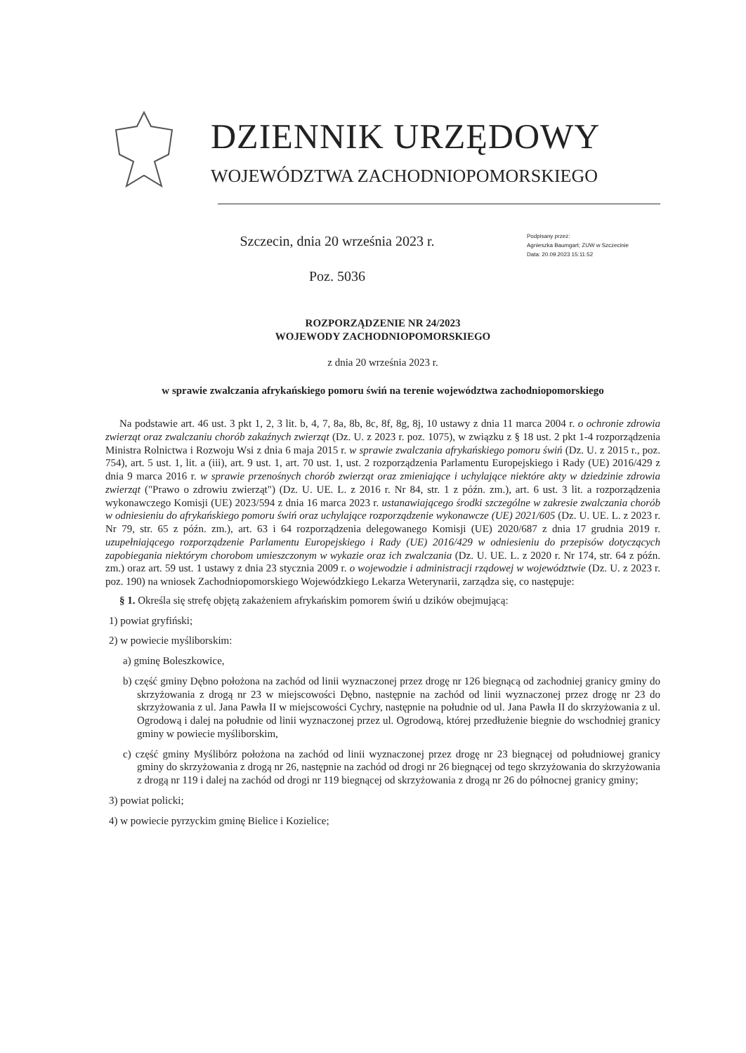DZIENNIK URZĘDOWY
WOJEWÓDZTWA ZACHODNIOPOMORSKIEGO
Szczecin, dnia 20 września 2023 r.
Poz. 5036
Podpisany przez:
Agnieszka Baumgart; ZUW w Szczecinie
Data: 20.09.2023 15:11:52
ROZPORZĄDZENIE NR 24/2023
WOJEWODY ZACHODNIOPOMORSKIEGO
z dnia 20 września 2023 r.
w sprawie zwalczania afrykańskiego pomoru świń na terenie województwa zachodniopomorskiego
Na podstawie art. 46 ust. 3 pkt 1, 2, 3 lit. b, 4, 7, 8a, 8b, 8c, 8f, 8g, 8j, 10 ustawy z dnia 11 marca 2004 r. o ochronie zdrowia zwierząt oraz zwalczaniu chorób zakaźnych zwierząt (Dz. U. z 2023 r. poz. 1075), w związku z § 18 ust. 2 pkt 1-4 rozporządzenia Ministra Rolnictwa i Rozwoju Wsi z dnia 6 maja 2015 r. w sprawie zwalczania afrykańskiego pomoru świń (Dz. U. z 2015 r., poz. 754), art. 5 ust. 1, lit. a (iii), art. 9 ust. 1, art. 70 ust. 1, ust. 2 rozporządzenia Parlamentu Europejskiego i Rady (UE) 2016/429 z dnia 9 marca 2016 r. w sprawie przenośnych chorób zwierząt oraz zmieniające i uchylające niektóre akty w dziedzinie zdrowia zwierząt ("Prawo o zdrowiu zwierząt") (Dz. U. UE. L. z 2016 r. Nr 84, str. 1 z późn. zm.), art. 6 ust. 3 lit. a rozporządzenia wykonawczego Komisji (UE) 2023/594 z dnia 16 marca 2023 r. ustanawiającego środki szczególne w zakresie zwalczania chorób w odniesieniu do afrykańskiego pomoru świń oraz uchylające rozporządzenie wykonawcze (UE) 2021/605 (Dz. U. UE. L. z 2023 r. Nr 79, str. 65 z późn. zm.), art. 63 i 64 rozporządzenia delegowanego Komisji (UE) 2020/687 z dnia 17 grudnia 2019 r. uzupełniającego rozporządzenie Parlamentu Europejskiego i Rady (UE) 2016/429 w odniesieniu do przepisów dotyczących zapobiegania niektórym chorobom umieszczonym w wykazie oraz ich zwalczania (Dz. U. UE. L. z 2020 r. Nr 174, str. 64 z późn. zm.) oraz art. 59 ust. 1 ustawy z dnia 23 stycznia 2009 r. o wojewodzie i administracji rządowej w województwie (Dz. U. z 2023 r. poz. 190) na wniosek Zachodniopomorskiego Wojewódzkiego Lekarza Weterynarii, zarządza się, co następuje:
§ 1. Określa się strefę objętą zakażeniem afrykańskim pomorem świń u dzików obejmującą:
1) powiat gryfiński;
2) w powiecie myśliborskim:
a) gminę Boleszkowice,
b) część gminy Dębno położona na zachód od linii wyznaczonej przez drogę nr 126 biegnącą od zachodniej granicy gminy do skrzyżowania z drogą nr 23 w miejscowości Dębno, następnie na zachód od linii wyznaczonej przez drogę nr 23 do skrzyżowania z ul. Jana Pawła II w miejscowości Cychry, następnie na południe od ul. Jana Pawła II do skrzyżowania z ul. Ogrodową i dalej na południe od linii wyznaczonej przez ul. Ogrodową, której przedłużenie biegnie do wschodniej granicy gminy w powiecie myśliborskim,
c) część gminy Myślibórz położona na zachód od linii wyznaczonej przez drogę nr 23 biegnącej od południowej granicy gminy do skrzyżowania z drogą nr 26, następnie na zachód od drogi nr 26 biegnącej od tego skrzyżowania do skrzyżowania z drogą nr 119 i dalej na zachód od drogi nr 119 biegnącej od skrzyżowania z drogą nr 26 do północnej granicy gminy;
3) powiat policki;
4) w powiecie pyrzyckim gminę Bielice i Kozielice;